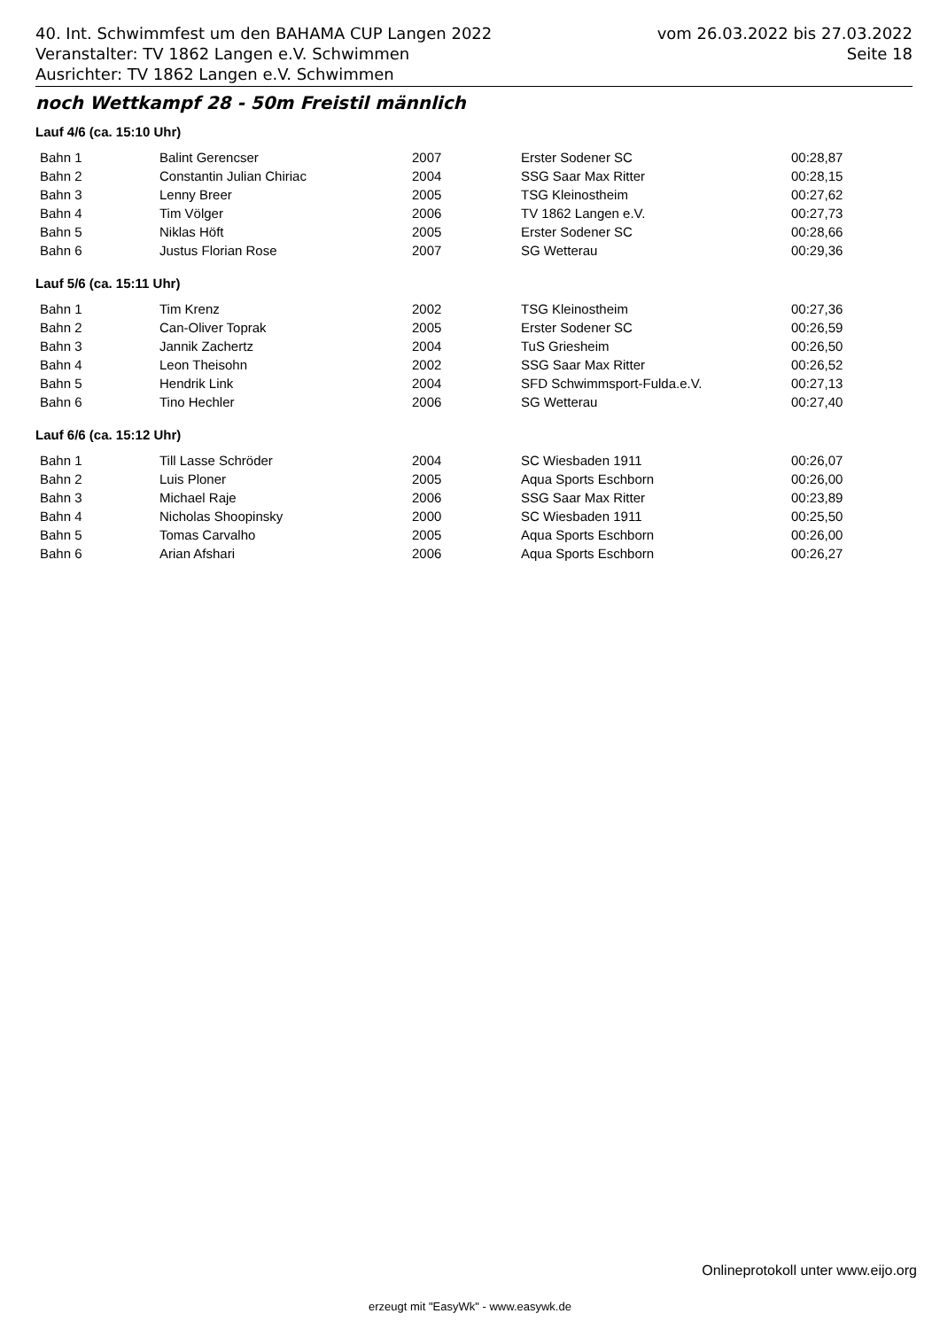40. Int. Schwimmfest um den BAHAMA CUP Langen 2022 vom 26.03.2022 bis 27.03.2022
Veranstalter: TV 1862 Langen e.V. Schwimmen Seite 18
Ausrichter: TV 1862 Langen e.V. Schwimmen
noch Wettkampf 28 - 50m Freistil männlich
Lauf 4/6 (ca. 15:10 Uhr)
| Bahn 1 | Balint Gerencser | 2007 | Erster Sodener SC | 00:28,87 |
| Bahn 2 | Constantin Julian Chiriac | 2004 | SSG Saar Max Ritter | 00:28,15 |
| Bahn 3 | Lenny Breer | 2005 | TSG Kleinostheim | 00:27,62 |
| Bahn 4 | Tim Völger | 2006 | TV 1862 Langen e.V. | 00:27,73 |
| Bahn 5 | Niklas Höft | 2005 | Erster Sodener SC | 00:28,66 |
| Bahn 6 | Justus Florian Rose | 2007 | SG Wetterau | 00:29,36 |
Lauf 5/6 (ca. 15:11 Uhr)
| Bahn 1 | Tim Krenz | 2002 | TSG Kleinostheim | 00:27,36 |
| Bahn 2 | Can-Oliver Toprak | 2005 | Erster Sodener SC | 00:26,59 |
| Bahn 3 | Jannik Zachertz | 2004 | TuS Griesheim | 00:26,50 |
| Bahn 4 | Leon Theisohn | 2002 | SSG Saar Max Ritter | 00:26,52 |
| Bahn 5 | Hendrik Link | 2004 | SFD Schwimmsport-Fulda.e.V. | 00:27,13 |
| Bahn 6 | Tino Hechler | 2006 | SG Wetterau | 00:27,40 |
Lauf 6/6 (ca. 15:12 Uhr)
| Bahn 1 | Till Lasse Schröder | 2004 | SC Wiesbaden 1911 | 00:26,07 |
| Bahn 2 | Luis Ploner | 2005 | Aqua Sports Eschborn | 00:26,00 |
| Bahn 3 | Michael Raje | 2006 | SSG Saar Max Ritter | 00:23,89 |
| Bahn 4 | Nicholas Shoopinsky | 2000 | SC Wiesbaden 1911 | 00:25,50 |
| Bahn 5 | Tomas Carvalho | 2005 | Aqua Sports Eschborn | 00:26,00 |
| Bahn 6 | Arian Afshari | 2006 | Aqua Sports Eschborn | 00:26,27 |
Onlineprotokoll unter www.eijo.org
erzeugt mit "EasyWk" - www.easywk.de